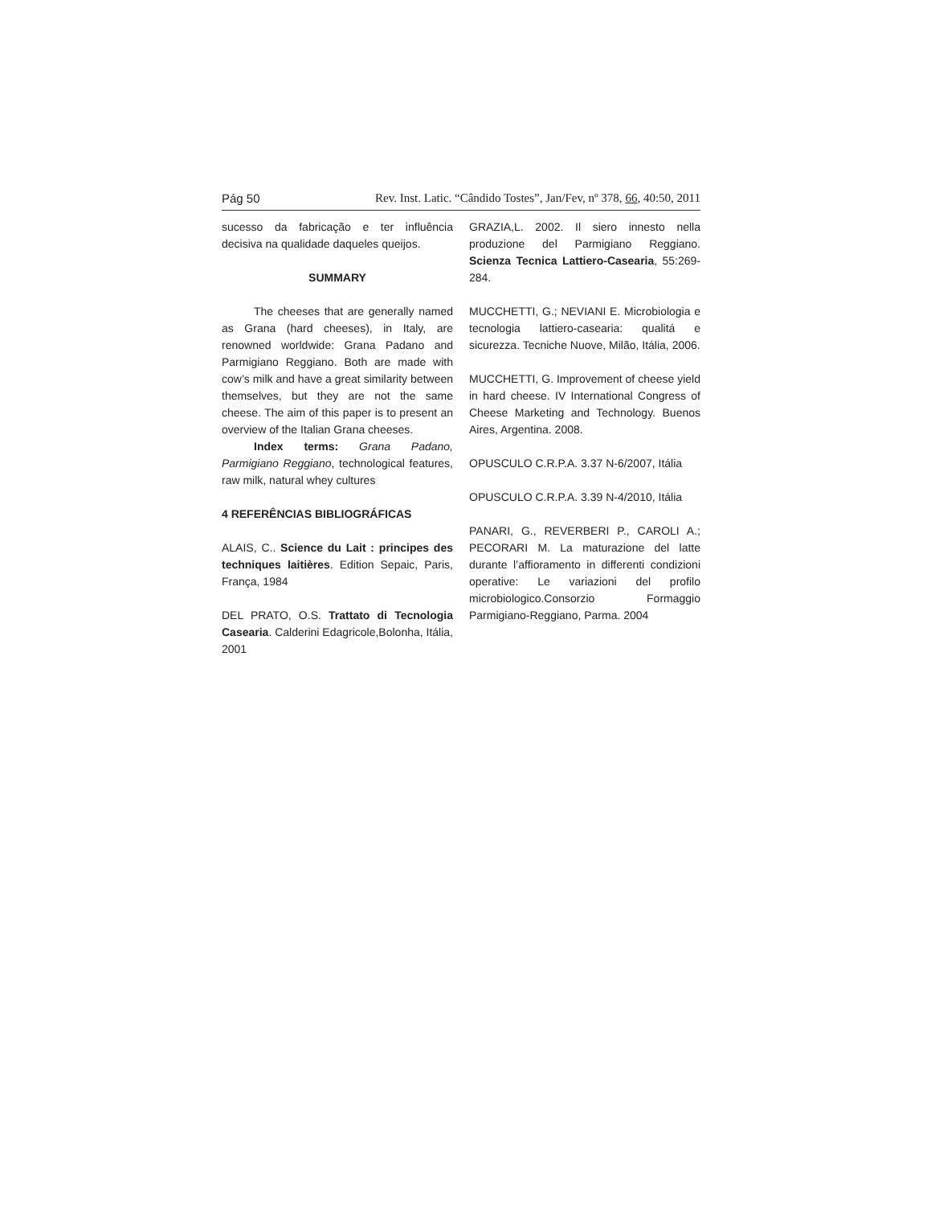Pág 50 Rev. Inst. Latic. “Cândido Tostes”, Jan/Fev, nº 378, 66, 40:50, 2011
sucesso da fabricação e ter influência decisiva na qualidade daqueles queijos.
SUMMARY
The cheeses that are generally named as Grana (hard cheeses), in Italy, are renowned worldwide: Grana Padano and Parmigiano Reggiano. Both are made with cow’s milk and have a great similarity between themselves, but they are not the same cheese. The aim of this paper is to present an overview of the Italian Grana cheeses.
Index terms: Grana Padano, Parmigiano Reggiano, technological features, raw milk, natural whey cultures
4 REFERÊNCIAS BIBLIOGRÁFICAS
ALAIS, C.. Science du Lait : principes des techniques laitières. Edition Sepaic, Paris, França, 1984
DEL PRATO, O.S. Trattato di Tecnologia Casearia. Calderini Edagricole,Bolonha, Itália, 2001
GRAZIA,L. 2002. Il siero innesto nella produzione del Parmigiano Reggiano. Scienza Tecnica Lattiero-Casearia, 55:269-284.
MUCCHETTI, G.; NEVIANI E. Microbiologia e tecnologia lattiero-casearia: qualitá e sicurezza. Tecniche Nuove, Milão, Itália, 2006.
MUCCHETTI, G. Improvement of cheese yield in hard cheese. IV International Congress of Cheese Marketing and Technology. Buenos Aires, Argentina. 2008.
OPUSCULO C.R.P.A. 3.37 N-6/2007, Itália
OPUSCULO C.R.P.A. 3.39 N-4/2010, Itália
PANARI, G., REVERBERI P., CAROLI A.; PECORARI M. La maturazione del latte durante l’affioramento in differenti condizioni operative: Le variazioni del profilo microbiologico.Consorzio Formaggio Parmigiano-Reggiano, Parma. 2004